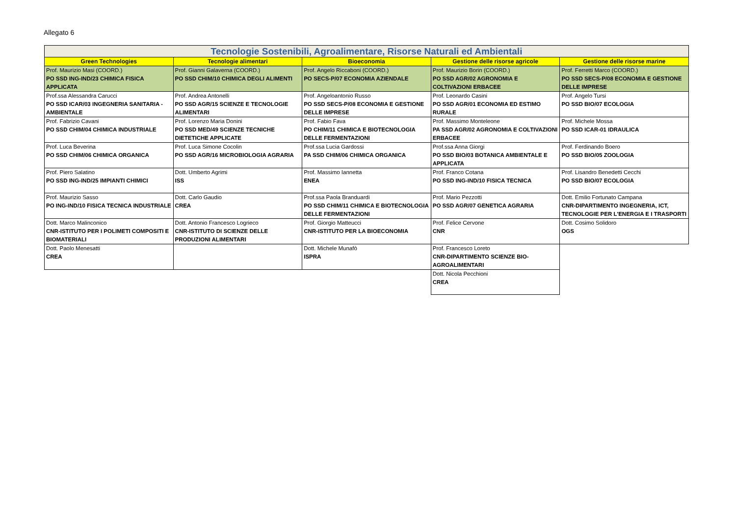Allegato 6
| Tecnologie Sostenibili, Agroalimentare, Risorse Naturali ed Ambientali | | | | |
| Green Technologies | Tecnologie alimentari | Bioeconomia | Gestione delle risorse agricole | Gestione delle risorse marine |
| Prof. Maurizio Masi (COORD.) PO SSD ING-IND/23 CHIMICA FISICA APPLICATA | Prof. Gianni Galaverna (COORD.) PO SSD CHIM/10 CHIMICA DEGLI ALIMENTI | Prof. Angelo Riccaboni (COORD.) PO SECS-P/07 ECONOMIA AZIENDALE | Prof. Maurizio Borin (COORD.) PO SSD AGR/02 AGRONOMIA E COLTIVAZIONI ERBACEE | Prof. Ferretti Marco (COORD.) PO SSD SECS-P/08 ECONOMIA E GESTIONE DELLE IMPRESE |
| Prof.ssa Alessandra Carucci PO SSD ICAR/03 INGEGNERIA SANITARIA - AMBIENTALE | Prof. Andrea Antonelli PO SSD AGR/15 SCIENZE E TECNOLOGIE ALIMENTARI | Prof. Angeloantonio Russo PO SSD SECS-P/08 ECONOMIA E GESTIONE DELLE IMPRESE | Prof. Leonardo Casini PO SSD AGR/01 ECONOMIA ED ESTIMO RURALE | Prof. Angelo Tursi PO SSD BIO/07 ECOLOGIA |
| Prof. Fabrizio Cavani PO SSD CHIM/04 CHIMICA INDUSTRIALE | Prof. Lorenzo Maria Donini PO SSD MED/49 SCIENZE TECNICHE DIETETICHE APPLICATE | Prof. Fabio Fava PO CHIM/11 CHIMICA E BIOTECNOLOGIA DELLE FERMENTAZIONI | Prof. Massimo Monteleone PA SSD AGR/02 AGRONOMIA E COLTIVAZIONI ERBACEE | Prof. Michele Mossa PO SSD ICAR-01 IDRAULICA |
| Prof. Luca Beverina PO SSD CHIM/06 CHIMICA ORGANICA | Prof. Luca Simone Cocolin PO SSD AGR/16 MICROBIOLOGIA AGRARIA | Prof.ssa Lucia Gardossi PA SSD CHIM/06 CHIMICA ORGANICA | Prof.ssa Anna Giorgi PO SSD BIO/03 BOTANICA AMBIENTALE E APPLICATA | Prof. Ferdinando Boero PO SSD BIO/05 ZOOLOGIA |
| Prof. Piero Salatino PO SSD ING-IND/25 IMPIANTI CHIMICI | Dott. Umberto Agrimi ISS | Prof. Massimo Iannetta ENEA | Prof. Franco Cotana PO SSD ING-IND/10 FISICA TECNICA | Prof. Lisandro Benedetti Cecchi PO SSD BIO/07 ECOLOGIA |
| Prof. Maurizio Sasso PO ING-IND/10 FISICA TECNICA INDUSTRIALE | Dott. Carlo Gaudio CREA | Prof.ssa Paola Branduardi PO SSD CHIM/11 CHIMICA E BIOTECNOLOGIA DELLE FERMENTAZIONI | Prof. Mario Pezzotti PO SSD AGR/07 GENETICA AGRARIA | Dott. Emilio Fortunato Campana CNR-DIPARTIMENTO INGEGNERIA, ICT, TECNOLOGIE PER L'ENERGIA E I TRASPORTI |
| Dott. Marco Malinconico CNR-ISTITUTO PER I POLIMETI COMPOSITI E BIOMATERIALI | Dott. Antonio Francesco Logrieco CNR-ISTITUTO DI SCIENZE DELLE PRODUZIONI ALIMENTARI | Prof. Giorgio Matteucci CNR-ISTITUTO PER LA BIOECONOMIA | Prof. Felice Cervone CNR | Dott. Cosimo Solidoro OGS |
| Dott. Paolo Menesatti CREA | | Dott. Michele Munafò ISPRA | Prof. Francesco Loreto CNR-DIPARTIMENTO SCIENZE BIO-AGROALIMENTARI | |
| | | | Dott. Nicola Pecchioni CREA | |